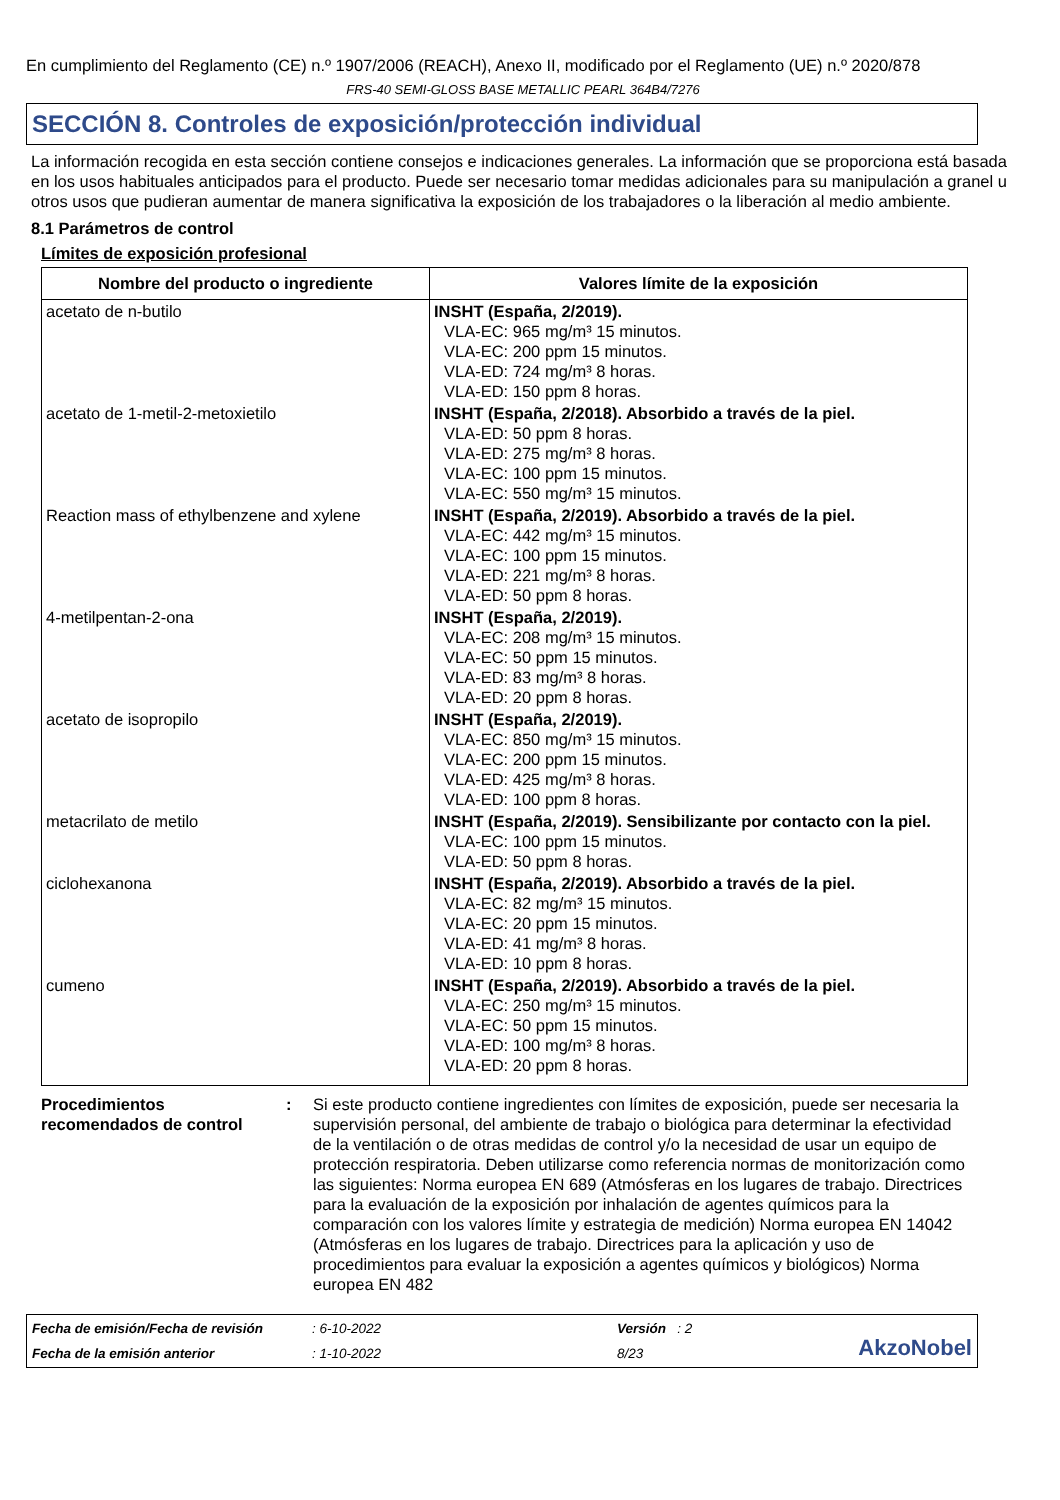En cumplimiento del Reglamento (CE) n.º 1907/2006 (REACH), Anexo II, modificado por el Reglamento (UE) n.º 2020/878
FRS-40 SEMI-GLOSS BASE METALLIC PEARL 364B4/7276
SECCIÓN 8. Controles de exposición/protección individual
La información recogida en esta sección contiene consejos e indicaciones generales. La información que se proporciona está basada en los usos habituales anticipados para el producto. Puede ser necesario tomar medidas adicionales para su manipulación a granel u otros usos que pudieran aumentar de manera significativa la exposición de los trabajadores o la liberación al medio ambiente.
8.1 Parámetros de control
Límites de exposición profesional
| Nombre del producto o ingrediente | Valores límite de la exposición |
| --- | --- |
| acetato de n-butilo | INSHT (España, 2/2019). VLA-EC: 965 mg/m³ 15 minutos. VLA-EC: 200 ppm 15 minutos. VLA-ED: 724 mg/m³ 8 horas. VLA-ED: 150 ppm 8 horas. |
| acetato de 1-metil-2-metoxietilo | INSHT (España, 2/2018). Absorbido a través de la piel. VLA-ED: 50 ppm 8 horas. VLA-ED: 275 mg/m³ 8 horas. VLA-EC: 100 ppm 15 minutos. VLA-EC: 550 mg/m³ 15 minutos. |
| Reaction mass of ethylbenzene and xylene | INSHT (España, 2/2019). Absorbido a través de la piel. VLA-EC: 442 mg/m³ 15 minutos. VLA-EC: 100 ppm 15 minutos. VLA-ED: 221 mg/m³ 8 horas. VLA-ED: 50 ppm 8 horas. |
| 4-metilpentan-2-ona | INSHT (España, 2/2019). VLA-EC: 208 mg/m³ 15 minutos. VLA-EC: 50 ppm 15 minutos. VLA-ED: 83 mg/m³ 8 horas. VLA-ED: 20 ppm 8 horas. |
| acetato de isopropilo | INSHT (España, 2/2019). VLA-EC: 850 mg/m³ 15 minutos. VLA-EC: 200 ppm 15 minutos. VLA-ED: 425 mg/m³ 8 horas. VLA-ED: 100 ppm 8 horas. |
| metacrilato de metilo | INSHT (España, 2/2019). Sensibilizante por contacto con la piel. VLA-EC: 100 ppm 15 minutos. VLA-ED: 50 ppm 8 horas. |
| ciclohexanona | INSHT (España, 2/2019). Absorbido a través de la piel. VLA-EC: 82 mg/m³ 15 minutos. VLA-EC: 20 ppm 15 minutos. VLA-ED: 41 mg/m³ 8 horas. VLA-ED: 10 ppm 8 horas. |
| cumeno | INSHT (España, 2/2019). Absorbido a través de la piel. VLA-EC: 250 mg/m³ 15 minutos. VLA-EC: 50 ppm 15 minutos. VLA-ED: 100 mg/m³ 8 horas. VLA-ED: 20 ppm 8 horas. |
Procedimientos recomendados de control
: Si este producto contiene ingredientes con límites de exposición, puede ser necesaria la supervisión personal, del ambiente de trabajo o biológica para determinar la efectividad de la ventilación o de otras medidas de control y/o la necesidad de usar un equipo de protección respiratoria. Deben utilizarse como referencia normas de monitorización como las siguientes: Norma europea EN 689 (Atmósferas en los lugares de trabajo. Directrices para la evaluación de la exposición por inhalación de agentes químicos para la comparación con los valores límite y estrategia de medición) Norma europea EN 14042 (Atmósferas en los lugares de trabajo. Directrices para la aplicación y uso de procedimientos para evaluar la exposición a agentes químicos y biológicos) Norma europea EN 482
Fecha de emisión/Fecha de revisión: 6-10-2022 Versión : 2
AkzoNobel
Fecha de la emisión anterior: 1-10-2022 8/23